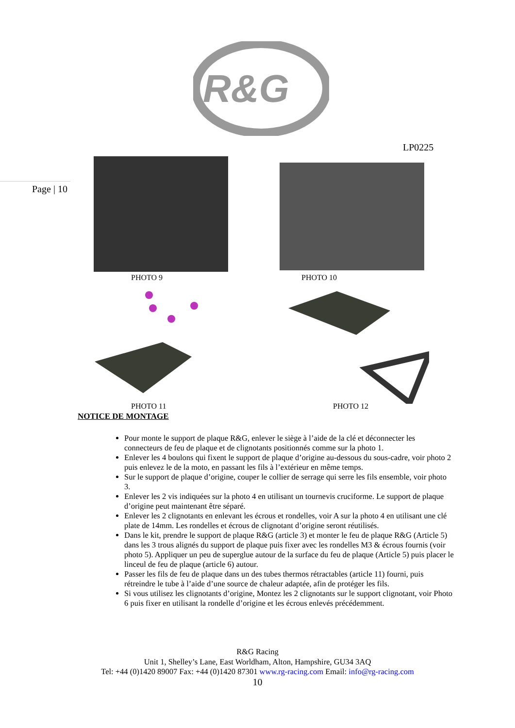R&G
LP0225
Page | 10
PHOTO 9 PHOTO 10
PHOTO 11 PHOTO 12
NOTICE DE MONTAGE
Pour monte le support de plaque R&G, enlever le siège à l’aide de la clé et déconnecter les connecteurs de feu de plaque et de clignotants positionnés comme sur la photo 1.
Enlever les 4 boulons qui fixent le support de plaque d’origine au-dessous du sous-cadre, voir photo 2 puis enlevez le de la moto, en passant les fils à l’extérieur en même temps.
Sur le support de plaque d’origine, couper le collier de serrage qui serre les fils ensemble, voir photo 3.
Enlever les 2 vis indiquées sur la photo 4 en utilisant un tournevis cruciforme. Le support de plaque d’origine peut maintenant être séparé.
Enlever les 2 clignotants en enlevant les écrous et rondelles, voir A sur la photo 4 en utilisant une clé plate de 14mm. Les rondelles et écrous de clignotant d’origine seront réutilisés.
Dans le kit, prendre le support de plaque R&G (article 3) et monter le feu de plaque R&G (Article 5) dans les 3 trous alignés du support de plaque puis fixer avec les rondelles M3 & écrous fournis (voir photo 5). Appliquer un peu de superglue autour de la surface du feu de plaque (Article 5) puis placer le linceul de feu de plaque (article 6) autour.
Passer les fils de feu de plaque dans un des tubes thermos rétractables (article 11) fourni, puis rétreindre le tube à l’aide d’une source de chaleur adaptée, afin de protéger les fils.
Si vous utilisez les clignotants d’origine, Montez les 2 clignotants sur le support clignotant, voir Photo 6 puis fixer en utilisant la rondelle d’origine et les écrous enlevés précédemment.
R&G Racing
Unit 1, Shelley’s Lane, East Worldham, Alton, Hampshire, GU34 3AQ
Tel: +44 (0)1420 89007 Fax: +44 (0)1420 87301 www.rg-racing.com Email: info@rg-racing.com
10